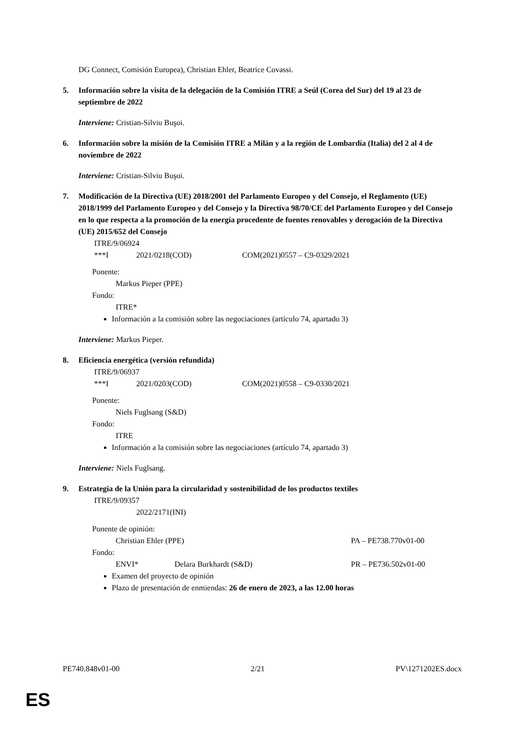DG Connect, Comisión Europea), Christian Ehler, Beatrice Covassi.
5. Información sobre la visita de la delegación de la Comisión ITRE a Seúl (Corea del Sur) del 19 al 23 de septiembre de 2022
Interviene: Cristian-Silviu Buşoi.
6. Información sobre la misión de la Comisión ITRE a Milán y a la región de Lombardía (Italia) del 2 al 4 de noviembre de 2022
Interviene: Cristian-Silviu Buşoi.
7. Modificación de la Directiva (UE) 2018/2001 del Parlamento Europeo y del Consejo, el Reglamento (UE) 2018/1999 del Parlamento Europeo y del Consejo y la Directiva 98/70/CE del Parlamento Europeo y del Consejo en lo que respecta a la promoción de la energía procedente de fuentes renovables y derogación de la Directiva (UE) 2015/652 del Consejo
ITRE/9/06924
***I 2021/0218(COD) COM(2021)0557 – C9-0329/2021
Ponente:
Markus Pieper (PPE)
Fondo:
ITRE*
Información a la comisión sobre las negociaciones (artículo 74, apartado 3)
Interviene: Markus Pieper.
8. Eficiencia energética (versión refundida)
ITRE/9/06937
***I 2021/0203(COD) COM(2021)0558 – C9-0330/2021
Ponente:
Niels Fuglsang (S&D)
Fondo:
ITRE
Información a la comisión sobre las negociaciones (artículo 74, apartado 3)
Interviene: Niels Fuglsang.
9. Estrategia de la Unión para la circularidad y sostenibilidad de los productos textiles
ITRE/9/09357
2022/2171(INI)
Ponente de opinión:
Christian Ehler (PPE) PA – PE738.770v01-00
Fondo:
ENVI* Delara Burkhardt (S&D) PR – PE736.502v01-00
Examen del proyecto de opinión
Plazo de presentación de enmiendas: 26 de enero de 2023, a las 12.00 horas
PE740.848v01-00 2/21 PV\1271202ES.docx
ES